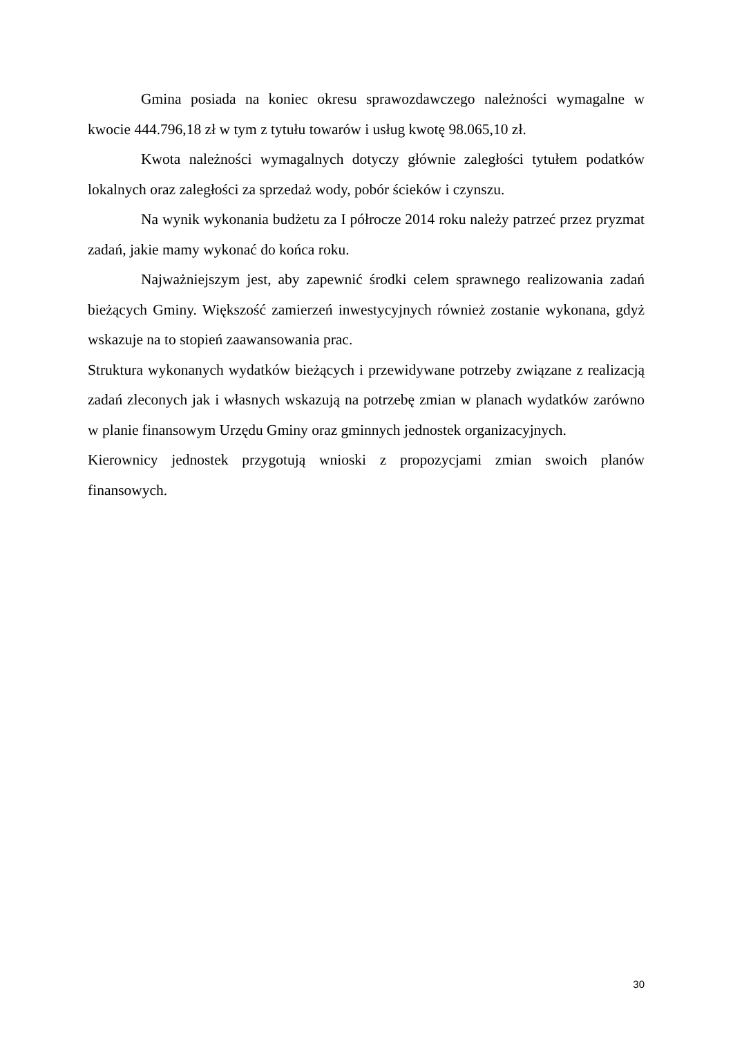Gmina posiada na koniec okresu sprawozdawczego należności wymagalne w kwocie 444.796,18 zł w tym z tytułu towarów i usług kwotę 98.065,10 zł.
Kwota należności wymagalnych dotyczy głównie zaległości tytułem podatków lokalnych oraz zaległości za sprzedaż wody, pobór ścieków i czynszu.
Na wynik wykonania budżetu za I półrocze 2014 roku należy patrzeć przez pryzmat zadań, jakie mamy wykonać do końca roku.
Najważniejszym jest, aby zapewnić środki celem sprawnego realizowania zadań bieżących Gminy. Większość zamierzeń inwestycyjnych również zostanie wykonana, gdyż wskazuje na to stopień zaawansowania prac.
Struktura wykonanych wydatków bieżących i przewidywane potrzeby związane z realizacją zadań zleconych jak i własnych wskazują na potrzebę zmian w planach wydatków zarówno w planie finansowym Urzędu Gminy oraz gminnych jednostek organizacyjnych.
Kierownicy jednostek przygotują wnioski z propozycjami zmian swoich planów finansowych.
30